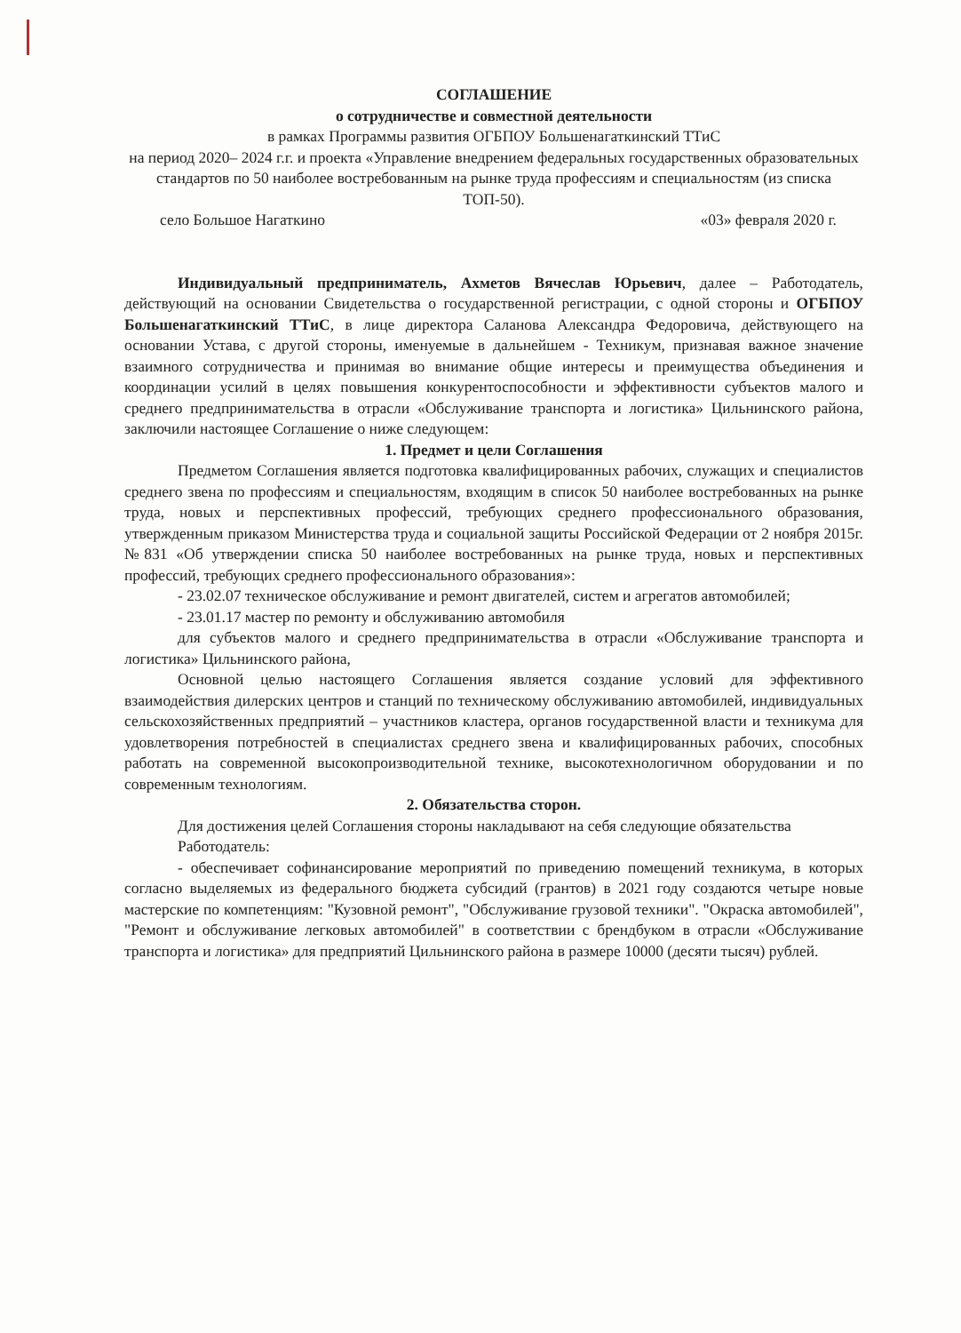СОГЛАШЕНИЕ
о сотрудничестве и совместной деятельности
в рамках Программы развития ОГБПОУ Большенагаткинский ТТиС
на период 2020– 2024 г.г. и проекта «Управление внедрением федеральных государственных образовательных стандартов по 50 наиболее востребованным на рынке труда профессиям и специальностям (из списка ТОП-50).
село Большое Нагаткино «03» февраля 2020 г.
Индивидуальный предприниматель, Ахметов Вячеслав Юрьевич, далее – Работодатель, действующий на основании Свидетельства о государственной регистрации, с одной стороны и ОГБПОУ Большенагаткинский ТТиС, в лице директора Саланова Александра Федоровича, действующего на основании Устава, с другой стороны, именуемые в дальнейшем - Техникум, признавая важное значение взаимного сотрудничества и принимая во внимание общие интересы и преимущества объединения и координации усилий в целях повышения конкурентоспособности и эффективности субъектов малого и среднего предпринимательства в отрасли «Обслуживание транспорта и логистика» Цильнинского района, заключили настоящее Соглашение о ниже следующем:
1. Предмет и цели Соглашения
Предметом Соглашения является подготовка квалифицированных рабочих, служащих и специалистов среднего звена по профессиям и специальностям, входящим в список 50 наиболее востребованных на рынке труда, новых и перспективных профессий, требующих среднего профессионального образования, утвержденным приказом Министерства труда и социальной защиты Российской Федерации от 2 ноября 2015г. №831 «Об утверждении списка 50 наиболее востребованных на рынке труда, новых и перспективных профессий, требующих среднего профессионального образования»:
- 23.02.07 техническое обслуживание и ремонт двигателей, систем и агрегатов автомобилей;
- 23.01.17 мастер по ремонту и обслуживанию автомобиля
для субъектов малого и среднего предпринимательства в отрасли «Обслуживание транспорта и логистика» Цильнинского района,
Основной целью настоящего Соглашения является создание условий для эффективного взаимодействия дилерских центров и станций по техническому обслуживанию автомобилей, индивидуальных сельскохозяйственных предприятий – участников кластера, органов государственной власти и техникума для удовлетворения потребностей в специалистах среднего звена и квалифицированных рабочих, способных работать на современной высокопроизводительной технике, высокотехнологичном оборудовании и по современным технологиям.
2. Обязательства сторон.
Для достижения целей Соглашения стороны накладывают на себя следующие обязательства
Работодатель:
- обеспечивает софинансирование мероприятий по приведению помещений техникума, в которых согласно выделяемых из федерального бюджета субсидий (грантов) в 2021 году создаются четыре новые мастерские по компетенциям: "Кузовной ремонт", "Обслуживание грузовой техники". "Окраска автомобилей", "Ремонт и обслуживание легковых автомобилей" в соответствии с брендбуком в отрасли «Обслуживание транспорта и логистика» для предприятий Цильнинского района в размере 10000 (десяти тысяч) рублей.